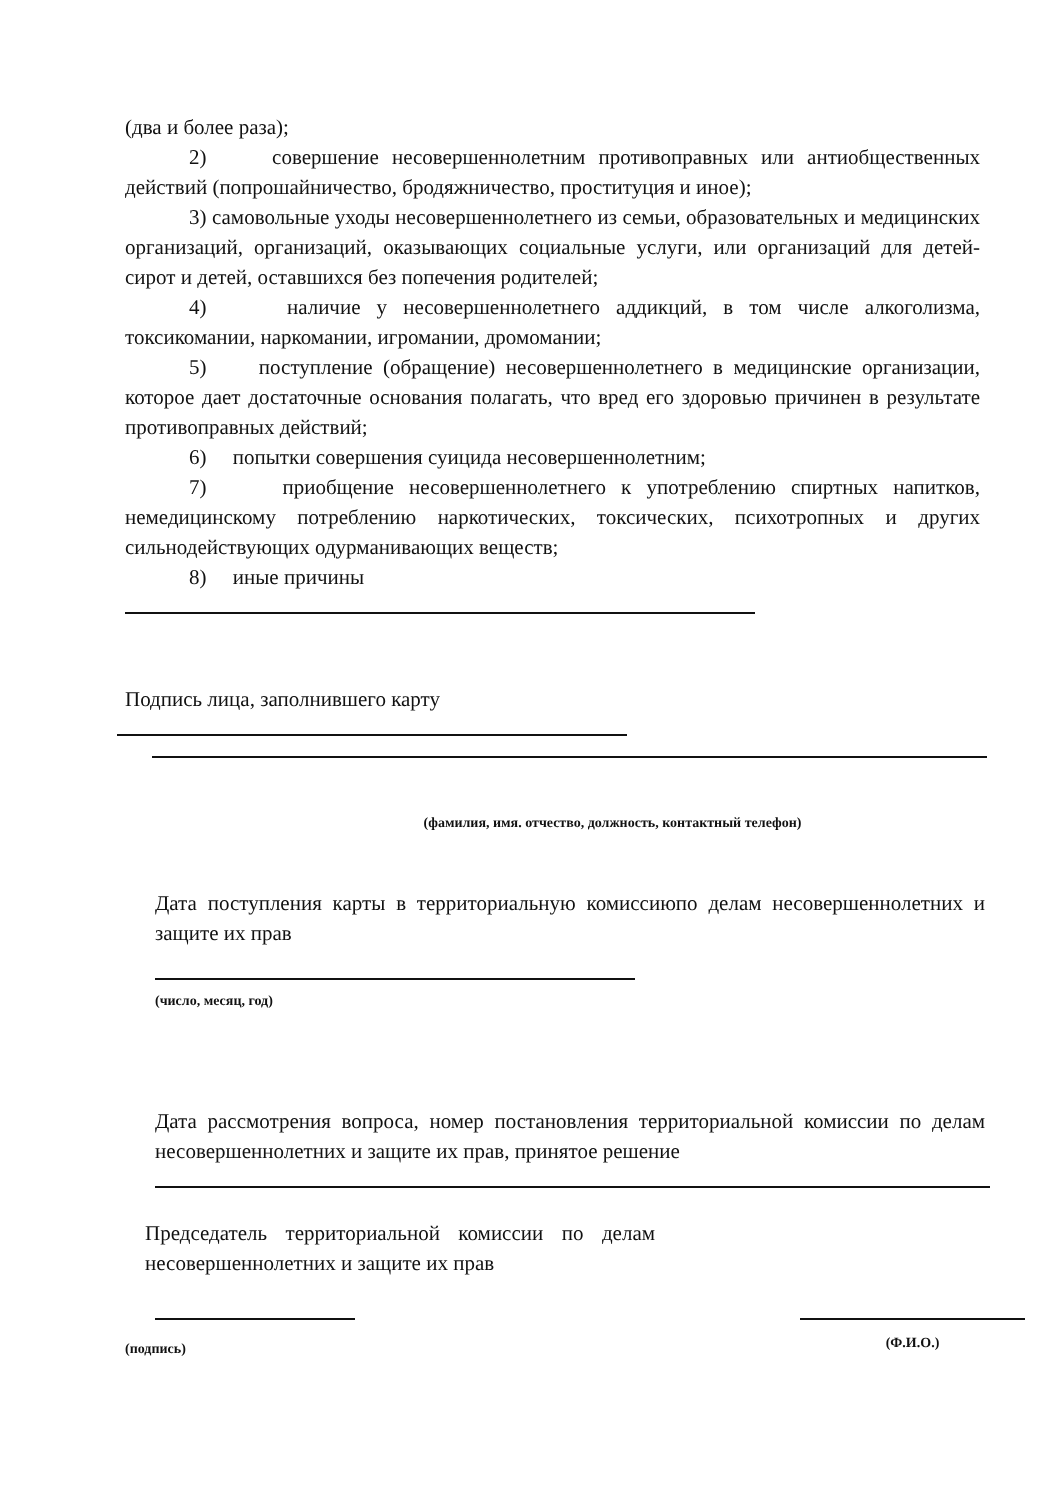(два и более раза);
2) совершение несовершеннолетним противоправных или антиобщественных действий (попрошайничество, бродяжничество, проституция и иное);
3) самовольные уходы несовершеннолетнего из семьи, образовательных и медицинских организаций, организаций, оказывающих социальные услуги, или организаций для детей-сирот и детей, оставшихся без попечения родителей;
4) наличие у несовершеннолетнего аддикций, в том числе алкоголизма, токсикомании, наркомании, игромании, дромомании;
5) поступление (обращение) несовершеннолетнего в медицинские организации, которое дает достаточные основания полагать, что вред его здоровью причинен в результате противоправных действий;
6) попытки совершения суицида несовершеннолетним;
7) приобщение несовершеннолетнего к употреблению спиртных напитков, немедицинскому потреблению наркотических, токсических, психотропных и других сильнодействующих одурманивающих веществ;
8) иные причины
Подпись лица, заполнившего карту
(фамилия, имя. отчество, должность, контактный телефон)
Дата поступления карты в территориальную комиссиюпо делам несовершеннолетних и защите их прав
(число, месяц, год)
Дата рассмотрения вопроса, номер постановления территориальной комиссии по делам несовершеннолетних и защите их прав, принятое решение
Председатель территориальной комиссии по делам несовершеннолетних и защите их прав
(подпись)
(Ф.И.О.)